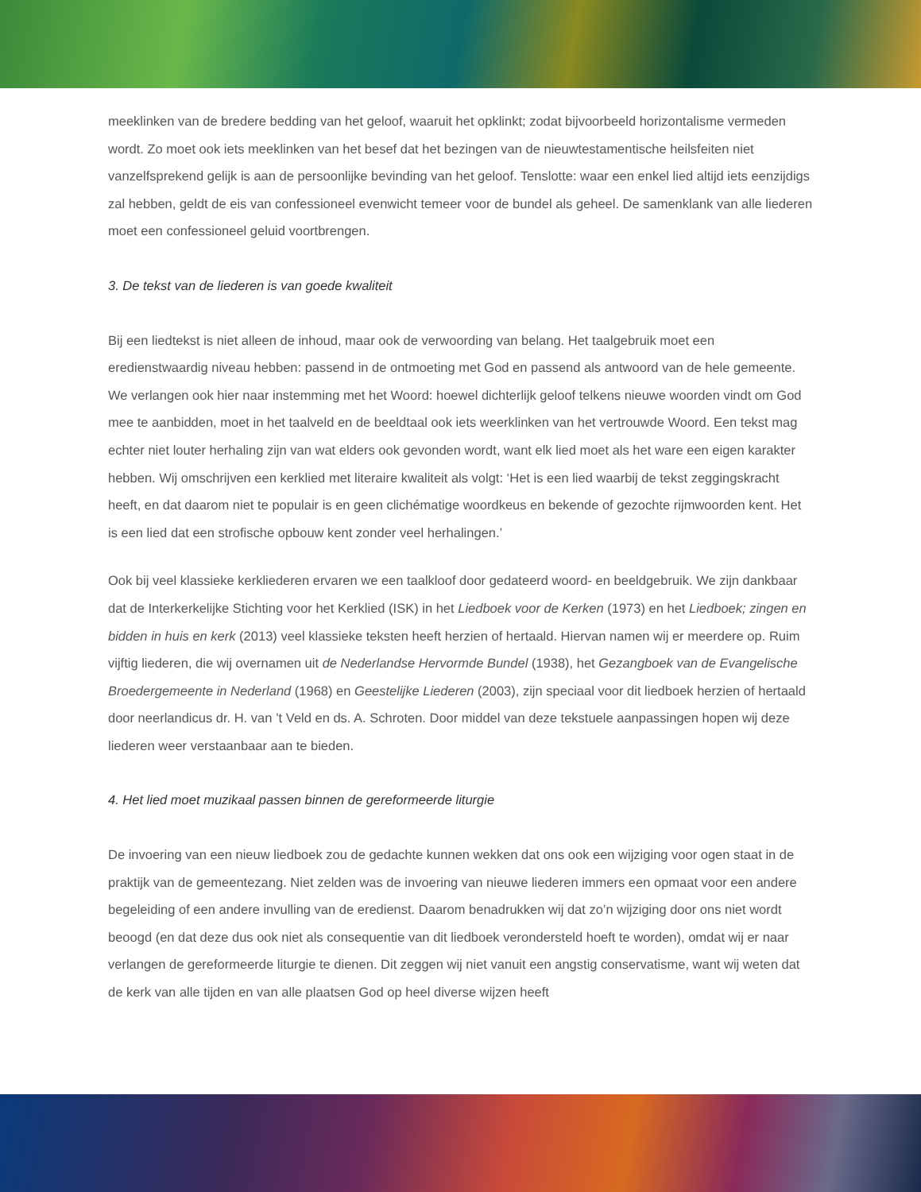meeklinken van de bredere bedding van het geloof, waaruit het opklinkt; zodat bijvoorbeeld horizontalisme vermeden wordt. Zo moet ook iets meeklinken van het besef dat het bezingen van de nieuwtestamentische heilsfeiten niet vanzelfsprekend gelijk is aan de persoonlijke bevinding van het geloof. Tenslotte: waar een enkel lied altijd iets eenzijdigs zal hebben, geldt de eis van confessioneel evenwicht temeer voor de bundel als geheel. De samenklank van alle liederen moet een confessioneel geluid voortbrengen.
3. De tekst van de liederen is van goede kwaliteit
Bij een liedtekst is niet alleen de inhoud, maar ook de verwoording van belang. Het taalgebruik moet een eredienstwaardig niveau hebben: passend in de ontmoeting met God en passend als antwoord van de hele gemeente. We verlangen ook hier naar instemming met het Woord: hoewel dichterlijk geloof telkens nieuwe woorden vindt om God mee te aanbidden, moet in het taalveld en de beeldtaal ook iets weerklinken van het vertrouwde Woord. Een tekst mag echter niet louter herhaling zijn van wat elders ook gevonden wordt, want elk lied moet als het ware een eigen karakter hebben. Wij omschrijven een kerklied met literaire kwaliteit als volgt: ‘Het is een lied waarbij de tekst zeggingskracht heeft, en dat daarom niet te populair is en geen clichématige woordkeus en bekende of gezochte rijmwoorden kent. Het is een lied dat een strofische opbouw kent zonder veel herhalingen.’
Ook bij veel klassieke kerkliederen ervaren we een taalkloof door gedateerd woord- en beeldgebruik. We zijn dankbaar dat de Interkerkelijke Stichting voor het Kerklied (ISK) in het Liedboek voor de Kerken (1973) en het Liedboek; zingen en bidden in huis en kerk (2013) veel klassieke teksten heeft herzien of hertaald. Hiervan namen wij er meerdere op. Ruim vijftig liederen, die wij overnamen uit de Nederlandse Hervormde Bundel (1938), het Gezangboek van de Evangelische Broedergemeente in Nederland (1968) en Geestelijke Liederen (2003), zijn speciaal voor dit liedboek herzien of hertaald door neerlandicus dr. H. van ’t Veld en ds. A. Schroten. Door middel van deze tekstuele aanpassingen hopen wij deze liederen weer verstaanbaar aan te bieden.
4. Het lied moet muzikaal passen binnen de gereformeerde liturgie
De invoering van een nieuw liedboek zou de gedachte kunnen wekken dat ons ook een wijziging voor ogen staat in de praktijk van de gemeentezang. Niet zelden was de invoering van nieuwe liederen immers een opmaat voor een andere begeleiding of een andere invulling van de eredienst. Daarom benadrukken wij dat zo’n wijziging door ons niet wordt beoogd (en dat deze dus ook niet als consequentie van dit liedboek verondersteld hoeft te worden), omdat wij er naar verlangen de gereformeerde liturgie te dienen. Dit zeggen wij niet vanuit een angstig conservatisme, want wij weten dat de kerk van alle tijden en van alle plaatsen God op heel diverse wijzen heeft